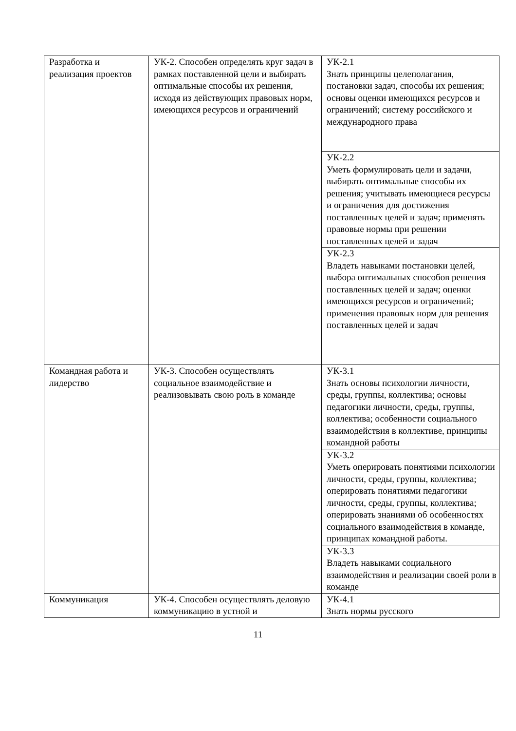| Разработка и реализация проектов | УК-2. Способен определять круг задач в рамках поставленной цели и выбирать оптимальные способы их решения, исходя из действующих правовых норм, имеющихся ресурсов и ограничений | УК-2.1 Знать принципы целеполагания, постановки задач, способы их решения; основы оценки имеющихся ресурсов и ограничений; систему российского и международного права |
| | | УК-2.2 Уметь формулировать цели и задачи, выбирать оптимальные способы их решения; учитывать имеющиеся ресурсы и ограничения для достижения поставленных целей и задач; применять правовые нормы при решении поставленных целей и задач |
| | | УК-2.3 Владеть навыками постановки целей, выбора оптимальных способов решения поставленных целей и задач; оценки имеющихся ресурсов и ограничений; применения правовых норм для решения поставленных целей и задач |
| Командная работа и лидерство | УК-3. Способен осуществлять социальное взаимодействие и реализовывать свою роль в команде | УК-3.1 Знать основы психологии личности, среды, группы, коллектива; основы педагогики личности, среды, группы, коллектива; особенности социального взаимодействия в коллективе, принципы командной работы |
| | | УК-3.2 Уметь оперировать понятиями психологии личности, среды, группы, коллектива; оперировать понятиями педагогики личности, среды, группы, коллектива; оперировать знаниями об особенностях социального взаимодействия в команде, принципах командной работы. |
| | | УК-3.3 Владеть навыками социального взаимодействия и реализации своей роли в команде |
| Коммуникация | УК-4. Способен осуществлять деловую коммуникацию в устной и | УК-4.1 Знать нормы русского |
11